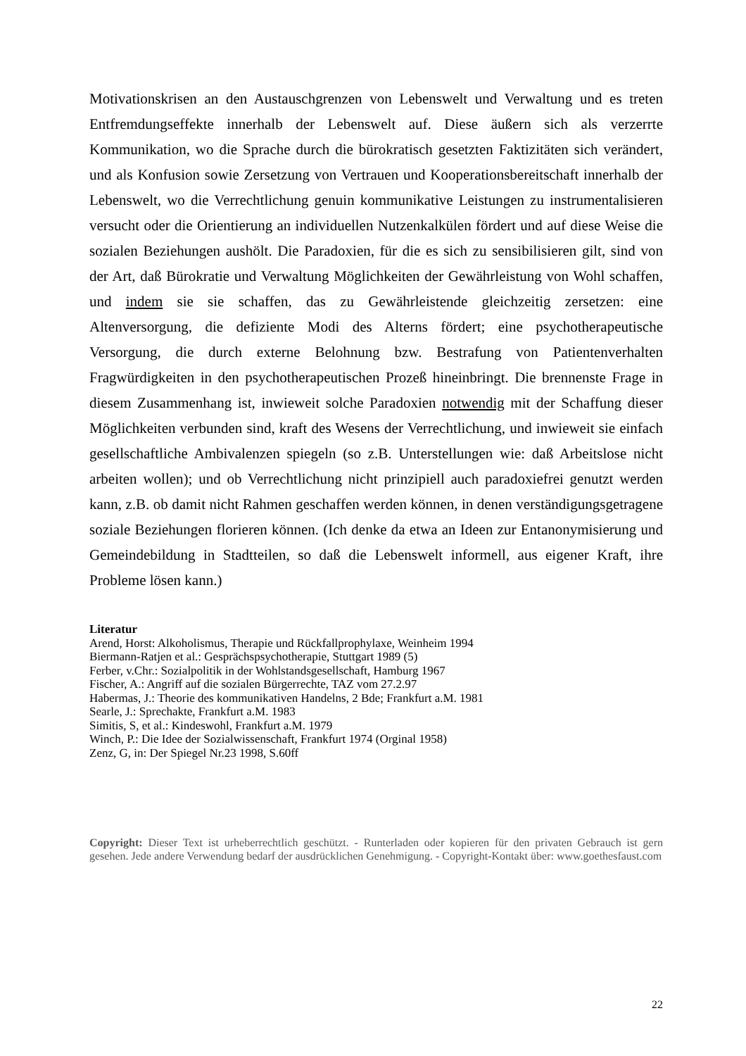Motivationskrisen an den Austauschgrenzen von Lebenswelt und Verwaltung und es treten Entfremdungseffekte innerhalb der Lebenswelt auf. Diese äußern sich als verzerrte Kommunikation, wo die Sprache durch die bürokratisch gesetzten Faktizitäten sich verändert, und als Konfusion sowie Zersetzung von Vertrauen und Kooperationsbereitschaft innerhalb der Lebenswelt, wo die Verrechtlichung genuin kommunikative Leistungen zu instrumentalisieren versucht oder die Orientierung an individuellen Nutzenkalkülen fördert und auf diese Weise die sozialen Beziehungen aushölt. Die Paradoxien, für die es sich zu sensibilisieren gilt, sind von der Art, daß Bürokratie und Verwaltung Möglichkeiten der Gewährleistung von Wohl schaffen, und indem sie sie schaffen, das zu Gewährleistende gleichzeitig zersetzen: eine Altenversorgung, die defiziente Modi des Alterns fördert; eine psychotherapeutische Versorgung, die durch externe Belohnung bzw. Bestrafung von Patientenverhalten Fragwürdigkeiten in den psychotherapeutischen Prozeß hineinbringt. Die brennenste Frage in diesem Zusammenhang ist, inwieweit solche Paradoxien notwendig mit der Schaffung dieser Möglichkeiten verbunden sind, kraft des Wesens der Verrechtlichung, und inwieweit sie einfach gesellschaftliche Ambivalenzen spiegeln (so z.B. Unterstellungen wie: daß Arbeitslose nicht arbeiten wollen); und ob Verrechtlichung nicht prinzipiell auch paradoxiefrei genutzt werden kann, z.B. ob damit nicht Rahmen geschaffen werden können, in denen verständigungsgetragene soziale Beziehungen florieren können. (Ich denke da etwa an Ideen zur Entanonymisierung und Gemeindebildung in Stadtteilen, so daß die Lebenswelt informell, aus eigener Kraft, ihre Probleme lösen kann.)
Literatur
Arend, Horst: Alkoholismus, Therapie und Rückfallprophylaxe, Weinheim 1994
Biermann-Ratjen et al.: Gesprächspsychotherapie, Stuttgart 1989 (5)
Ferber, v.Chr.: Sozialpolitik in der Wohlstandsgesellschaft, Hamburg 1967
Fischer, A.: Angriff auf die sozialen Bürgerrechte, TAZ vom 27.2.97
Habermas, J.: Theorie des kommunikativen Handelns, 2 Bde; Frankfurt a.M. 1981
Searle, J.: Sprechakte, Frankfurt a.M. 1983
Simitis, S, et al.: Kindeswohl, Frankfurt a.M. 1979
Winch, P.: Die Idee der Sozialwissenschaft, Frankfurt 1974 (Orginal 1958)
Zenz, G, in: Der Spiegel Nr.23 1998, S.60ff
Copyright: Dieser Text ist urheberrechtlich geschützt. - Runterladen oder kopieren für den privaten Gebrauch ist gern gesehen. Jede andere Verwendung bedarf der ausdrücklichen Genehmigung. - Copyright-Kontakt über: www.goethesfaust.com
22